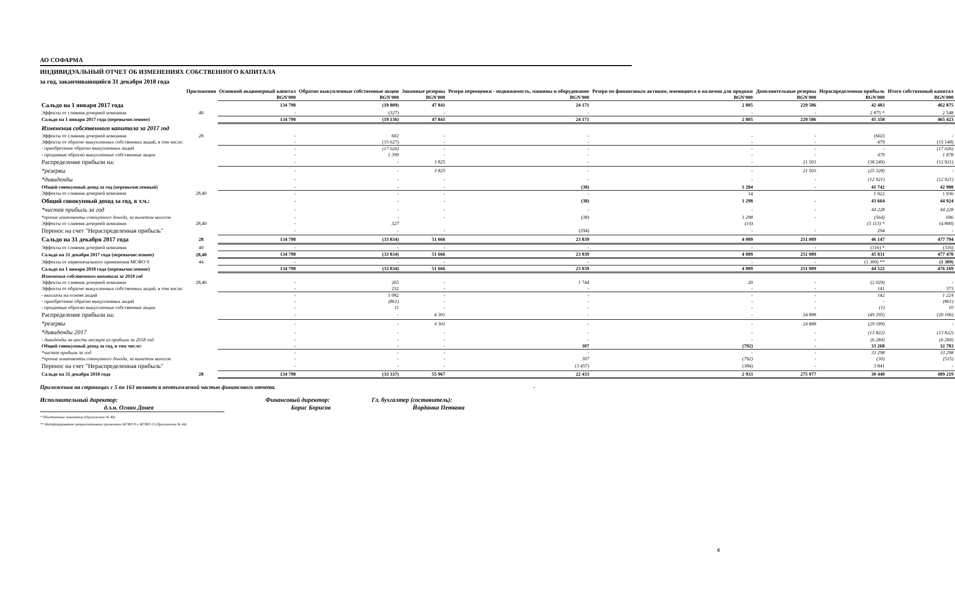АО СОФАРМА
ИНДИВИДУАЛЬНЫЙ ОТЧЕТ ОБ ИЗМЕНЕНИЯХ СОБСТВЕННОГО КАПИТАЛА
за год, заканчивающийся 31 декабря 2018 года
| | Приложения | Основной акционерный капитал | Обратно выкупленные собственные акции | Законные резервы | Резерв переоценки - недвижимость, машины и оборудование | Резерв по финансовым активам, имеющиеся в наличии для продажи | Дополнительные резервы | Нераспределенная прибыль | Итого собственный капитал |
| --- | --- | --- | --- | --- | --- | --- | --- | --- | --- |
| | | BGN'000 | BGN'000 | BGN'000 | BGN'000 | BGN'000 | BGN'000 | BGN'000 | BGN'000 |
| Сальдо на 1 января 2017 года | | 134 798 | (18 809) | 47 841 | 24 171 | 2 805 | 229 586 | 42 483 | 462 875 |
| Эффекты от слияния дочерней компании | 40 | - | (327) | - | - | - | - | 2 875 * | 2 548 |
| Сальдо на 1 января 2017 года (перевычисленное) | | 134 798 | (19 136) | 47 841 | 24 171 | 2 805 | 229 586 | 45 358 | 465 423 |
| Изменения собственного капитала за 2017 год | | | | | | | | | |
| Эффекты от слияния дочерней компании | 28 | - | 602 | - | - | - | - | (602) | - |
| Эффекты от обратно выкупленных собственных акций, в том числе: | | - | (15 627) | - | - | - | - | 479 | (15 148) |
| - приобретение обратно выкупленных акций | | - | (17 026) | - | - | - | - | - | (17 026) |
| - проданные обратно выкупленные собственные акции | | - | 1 399 | - | - | - | - | 479 | 1 878 |
| Распределение прибыли на: | | - | - | 3 825 | - | - | 21 503 | (38 249) | (12 921) |
| *резервы | | - | - | 3 825 | - | - | 21 503 | (25 328) | - |
| *дивиденды | | - | - | - | - | - | - | (12 921) | (12 921) |
| Общий совокупный доход за год (перевычисленный) | | - | - | - | (38) | 1 284 | - | 41 742 | 42 988 |
| Эффекты от слияния дочерней компании | 28,40 | - | - | - | - | 14 | | 1 922 | 1 936 |
| Общий совокупный доход за год, в т.ч.: | | - | - | - | (38) | 1 298 | - | 43 664 | 44 924 |
| *чистая прибыль за год | | - | - | - | - | - | - | 44 228 | 44 228 |
| *прочие компоненты совокупного дохода, за вычетом налогов | | - | - | - | (38) | 1 298 | - | (564) | 696 |
| Эффекты от слияния дочерней компании | 28,40 | - | 327 | | | (14) | | (5 113) * | (4 800) |
| Перенос на счет "Нераспределенная прибыль" | | - | - | - | (294) | - | - | 294 | - |
| Сальдо на 31 декабря 2017 года | 28 | 134 798 | (33 834) | 51 666 | 23 839 | 4 089 | 251 089 | 46 147 | 477 794 |
| Эффекты от слияния дочерней компании | 40 | - | - | - | - | - | - | (316) * | (316) |
| Сальдо на 31 декабря 2017 года (перевычисленное) | 28,40 | 134 798 | (33 834) | 51 666 | 23 839 | 4 089 | 251 089 | 45 831 | 477 478 |
| Эффекты от первоначального применения МСФО 9 | 44 | - | - | - | - | - | - | (1 309) ** | (1 309) |
| Сальдо на 1 января 2018 года (перевычисленное) | | 134 798 | (33 834) | 51 666 | 23 839 | 4 089 | 251 089 | 44 522 | 476 169 |
| Изменения собственного капитала за 2018 год | | | | | | | | | |
| Эффекты от слияния дочерней компании | 28,40 | - | 265 | - | 1 744 | 20 | - | (2 029) | - |
| Эффекты от обратно выкупленных собственных акций, в том числе: | | - | 232 | - | - | - | - | 141 | 373 |
| - выплаты на основе акций | | - | 1 082 | - | - | - | - | 142 | 1 224 |
| - приобретение обратно выкупленных акций | | - | (861) | - | - | - | - | - | (861) |
| - проданные обратно выкупленные собственные акции | | - | 11 | - | - | - | - | (1) | 10 |
| Распределение прибыли на: | | - | - | 4 301 | - | - | 24 888 | (49 295) | (20 106) |
| *резервы | | - | - | 4 301 | - | - | 24 888 | (29 189) | - |
| *дивиденды 2017 | | - | - | - | - | - | - | (13 822) | (13 822) |
| - дивиденды за шесть месяцев из прибыли за 2018 год | | - | - | - | - | - | - | (6 284) | (6 284) |
| Общий совокупный доход за год, в том числе: | | - | - | - | 307 | (792) | - | 33 268 | 32 783 |
| *чистая прибыль за год | | - | - | - | - | - | - | 33 298 | 33 298 |
| *прочие компоненты совокупного дохода, за вычетом налогов | | - | - | - | 307 | (792) | - | (30) | (515) |
| Перенос на счет "Нераспределенная прибыль" | | - | - | - | (3 457) | (384) | - | 3 841 | - |
| Сальдо на 31 декабря 2018 года | 28 | 134 798 | (33 337) | 55 967 | 22 433 | 2 933 | 275 977 | 30 448 | 489 219 |
Приложения на страницах с 5 по 163 являются неотъемлемой частью финансового отчета. -
Исполнительный директор:
д.э.н. Огнян Донев
Финансовый директор:
Борис Борисов
Гл. бухгалтер (составитель):
Йорданка Петкова
* Объединенные показатели (Приложение № 40)
** Модифицированное ретроспективное применение МСФО 9 и МСФО 15 (Приложение № 44)
4